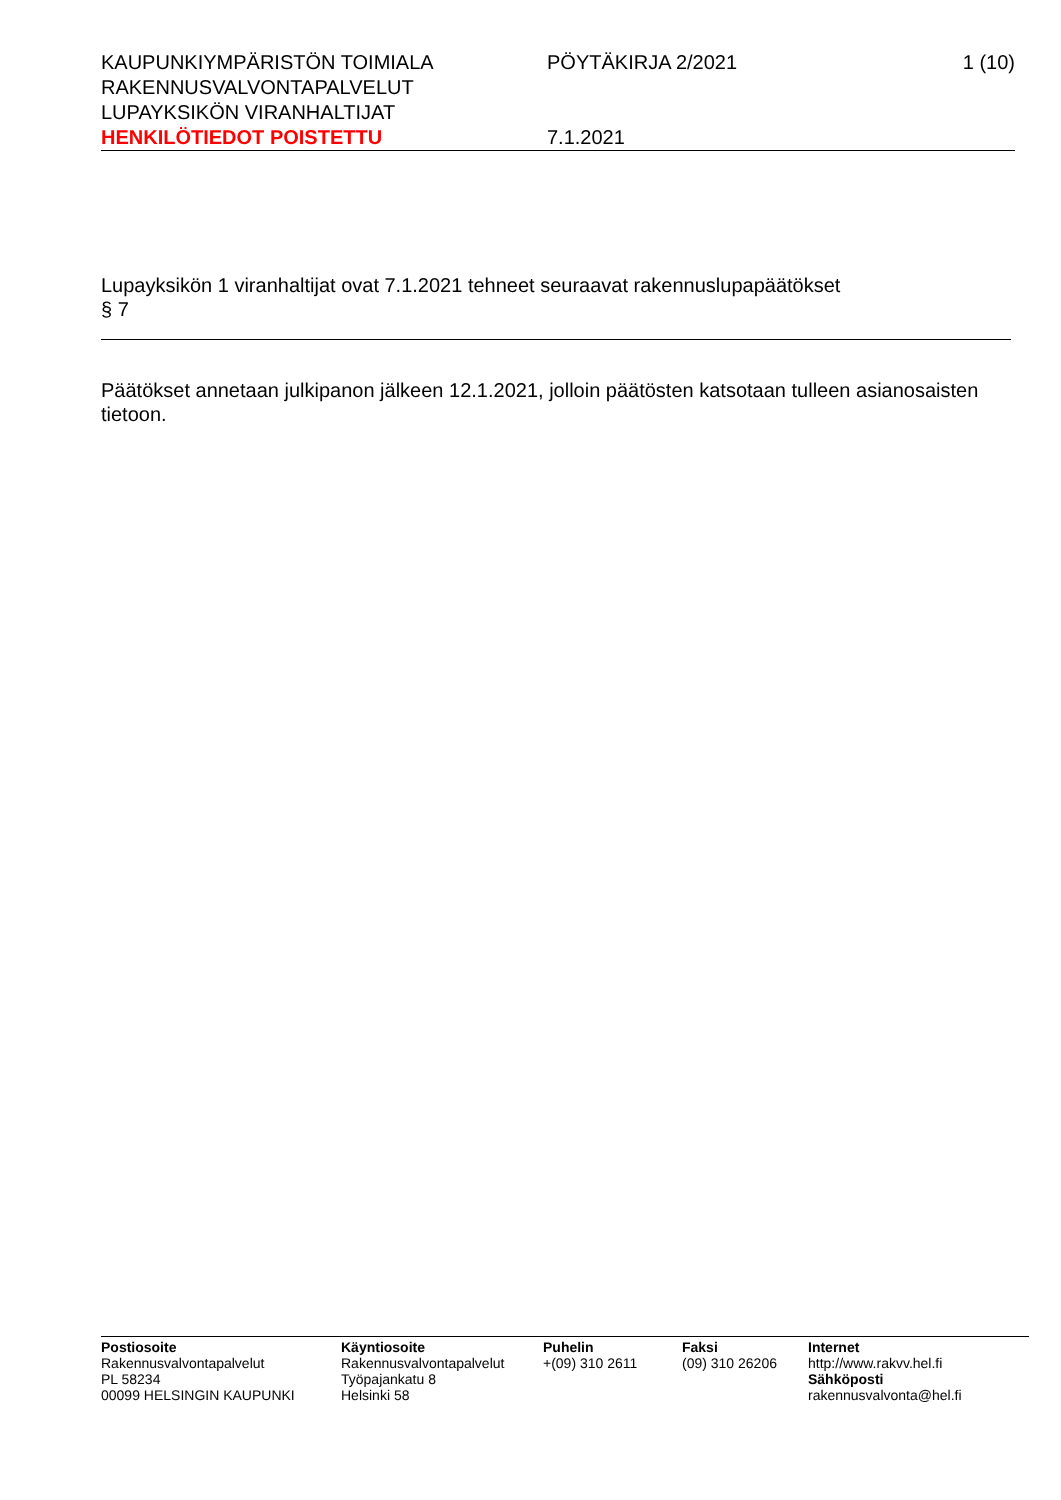KAUPUNKIYMPÄRISTÖN TOIMIALA
RAKENNUSVALVONTAPALVELUT
LUPAYKSIKÖN VIRANHALTIJAT
HENKILÖTIEDOT POISTETTU
PÖYTÄKIRJA 2/2021
7.1.2021
1 (10)
Lupayksikön 1 viranhaltijat ovat 7.1.2021 tehneet seuraavat rakennuslupapäätökset
§ 7
Päätökset annetaan julkipanon jälkeen 12.1.2021, jolloin päätösten katsotaan tulleen asianosaisten tietoon.
Postiosoite
Rakennusvalvontapalvelut
PL 58234
00099 HELSINGIN KAUPUNKI
Käyntiosoite
Rakennusvalvontapalvelut
Työpajankatu 8
Helsinki 58
Puhelin
+(09) 310 2611
Faksi
(09) 310 26206
Internet
http://www.rakvv.hel.fi
Sähköposti
rakennusvalvonta@hel.fi